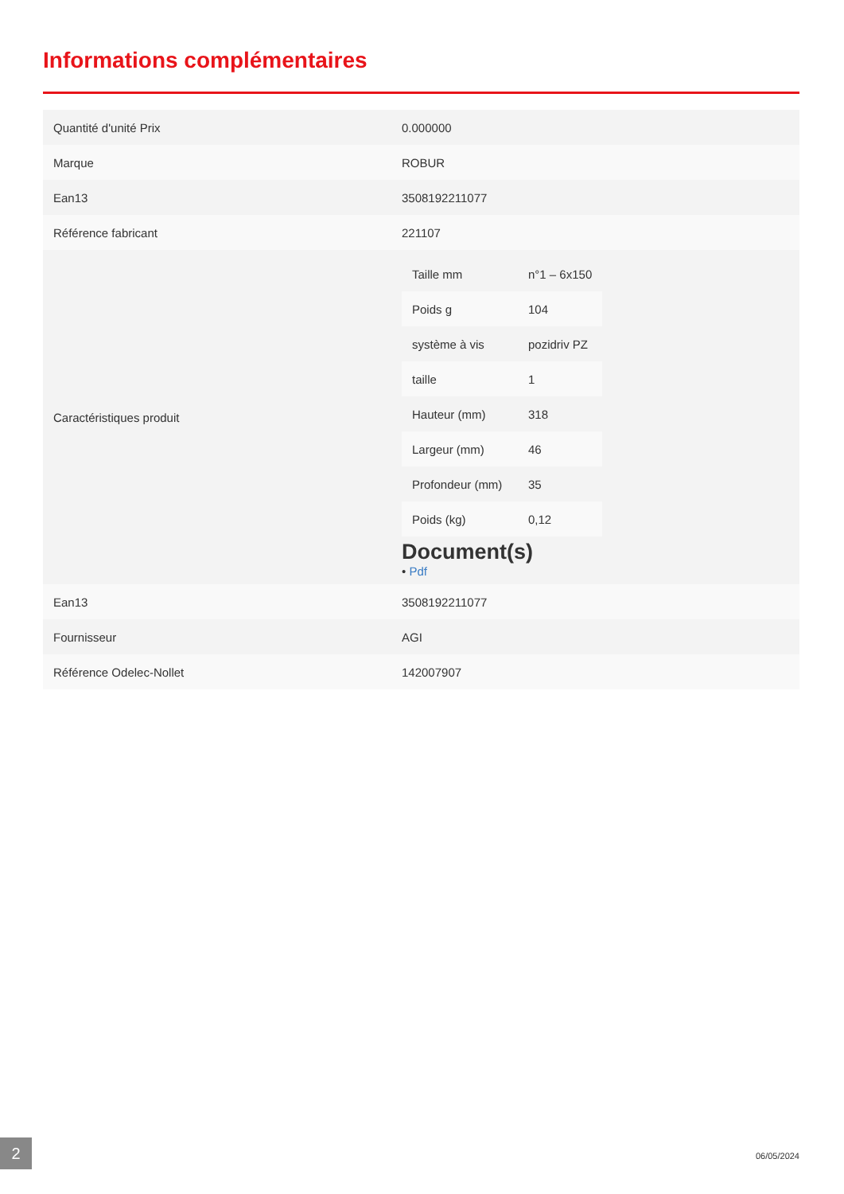Informations complémentaires
| Quantité d'unité Prix | 0.000000 |
| Marque | ROBUR |
| Ean13 | 3508192211077 |
| Référence fabricant | 221107 |
| Caractéristiques produit | / Taille mm / n°1 – 6x150 / / Poids g / 104 / / système à vis / pozidriv PZ / / taille / 1 / / Hauteur (mm) / 318 / / Largeur (mm) / 46 / / Profondeur (mm) / 35 / / Poids (kg) / 0,12 / Document(s) • Pdf |
| Ean13 | 3508192211077 |
| Fournisseur | AGI |
| Référence Odelec-Nollet | 142007907 |
2 06/05/2024